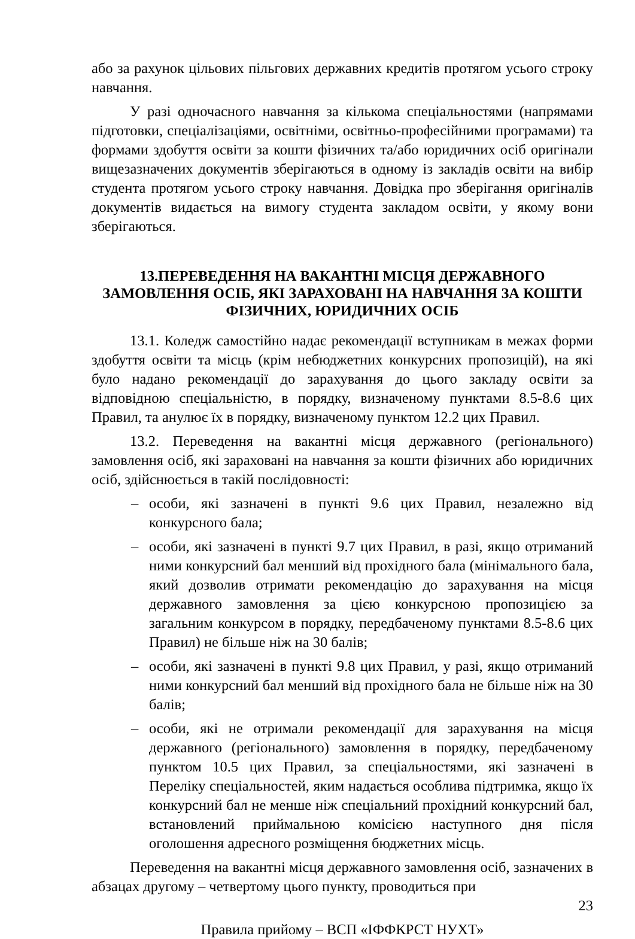або за рахунок цільових пільгових державних кредитів протягом усього строку навчання.
У разі одночасного навчання за кількома спеціальностями (напрямами підготовки, спеціалізаціями, освітніми, освітньо-професійними програмами) та формами здобуття освіти за кошти фізичних та/або юридичних осіб оригінали вищезазначених документів зберігаються в одному із закладів освіти на вибір студента протягом усього строку навчання. Довідка про зберігання оригіналів документів видається на вимогу студента закладом освіти, у якому вони зберігаються.
13.ПЕРЕВЕДЕННЯ НА ВАКАНТНІ МІСЦЯ ДЕРЖАВНОГО ЗАМОВЛЕННЯ ОСІБ, ЯКІ ЗАРАХОВАНІ НА НАВЧАННЯ ЗА КОШТИ ФІЗИЧНИХ, ЮРИДИЧНИХ ОСІБ
13.1. Коледж самостійно надає рекомендації вступникам в межах форми здобуття освіти та місць (крім небюджетних конкурсних пропозицій), на які було надано рекомендації до зарахування до цього закладу освіти за відповідною спеціальністю, в порядку, визначеному пунктами 8.5-8.6 цих Правил, та анулює їх в порядку, визначеному пунктом 12.2 цих Правил.
13.2. Переведення на вакантні місця державного (регіонального) замовлення осіб, які зараховані на навчання за кошти фізичних або юридичних осіб, здійснюється в такій послідовності:
– особи, які зазначені в пункті 9.6 цих Правил, незалежно від конкурсного бала;
– особи, які зазначені в пункті 9.7 цих Правил, в разі, якщо отриманий ними конкурсний бал менший від прохідного бала (мінімального бала, який дозволив отримати рекомендацію до зарахування на місця державного замовлення за цією конкурсною пропозицією за загальним конкурсом в порядку, передбаченому пунктами 8.5-8.6 цих Правил) не більше ніж на 30 балів;
– особи, які зазначені в пункті 9.8 цих Правил, у разі, якщо отриманий ними конкурсний бал менший від прохідного бала не більше ніж на 30 балів;
– особи, які не отримали рекомендації для зарахування на місця державного (регіонального) замовлення в порядку, передбаченому пунктом 10.5 цих Правил, за спеціальностями, які зазначені в Переліку спеціальностей, яким надається особлива підтримка, якщо їх конкурсний бал не менше ніж спеціальний прохідний конкурсний бал, встановлений приймальною комісією наступного дня після оголошення адресного розміщення бюджетних місць.
Переведення на вакантні місця державного замовлення осіб, зазначених в абзацах другому – четвертому цього пункту, проводиться при
23
Правила прийому – ВСП «ІФФКРСТ НУХТ»